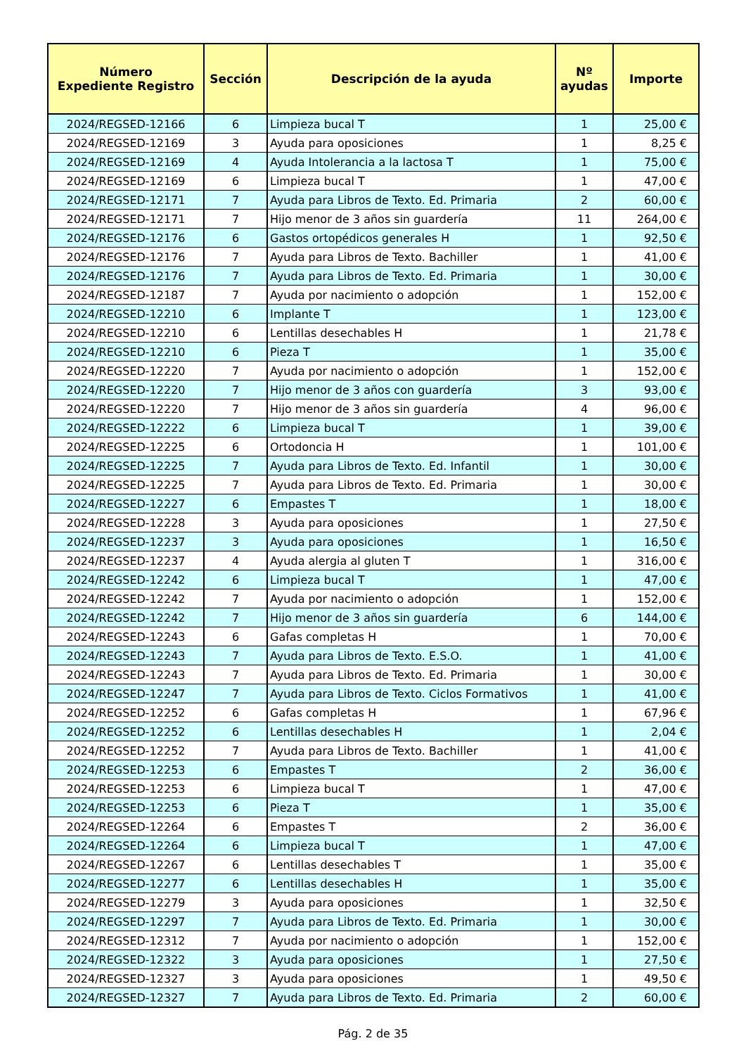| Número Expediente Registro | Sección | Descripción de la ayuda | Nº ayudas | Importe |
| --- | --- | --- | --- | --- |
| 2024/REGSED-12166 | 6 | Limpieza bucal T | 1 | 25,00 € |
| 2024/REGSED-12169 | 3 | Ayuda para oposiciones | 1 | 8,25 € |
| 2024/REGSED-12169 | 4 | Ayuda Intolerancia a la lactosa T | 1 | 75,00 € |
| 2024/REGSED-12169 | 6 | Limpieza bucal T | 1 | 47,00 € |
| 2024/REGSED-12171 | 7 | Ayuda para Libros de Texto. Ed. Primaria | 2 | 60,00 € |
| 2024/REGSED-12171 | 7 | Hijo menor de 3 años sin guardería | 11 | 264,00 € |
| 2024/REGSED-12176 | 6 | Gastos ortopédicos generales H | 1 | 92,50 € |
| 2024/REGSED-12176 | 7 | Ayuda para Libros de Texto. Bachiller | 1 | 41,00 € |
| 2024/REGSED-12176 | 7 | Ayuda para Libros de Texto. Ed. Primaria | 1 | 30,00 € |
| 2024/REGSED-12187 | 7 | Ayuda por nacimiento o adopción | 1 | 152,00 € |
| 2024/REGSED-12210 | 6 | Implante T | 1 | 123,00 € |
| 2024/REGSED-12210 | 6 | Lentillas desechables H | 1 | 21,78 € |
| 2024/REGSED-12210 | 6 | Pieza T | 1 | 35,00 € |
| 2024/REGSED-12220 | 7 | Ayuda por nacimiento o adopción | 1 | 152,00 € |
| 2024/REGSED-12220 | 7 | Hijo menor de 3 años con guardería | 3 | 93,00 € |
| 2024/REGSED-12220 | 7 | Hijo menor de 3 años sin guardería | 4 | 96,00 € |
| 2024/REGSED-12222 | 6 | Limpieza bucal T | 1 | 39,00 € |
| 2024/REGSED-12225 | 6 | Ortodoncia H | 1 | 101,00 € |
| 2024/REGSED-12225 | 7 | Ayuda para Libros de Texto. Ed. Infantil | 1 | 30,00 € |
| 2024/REGSED-12225 | 7 | Ayuda para Libros de Texto. Ed. Primaria | 1 | 30,00 € |
| 2024/REGSED-12227 | 6 | Empastes T | 1 | 18,00 € |
| 2024/REGSED-12228 | 3 | Ayuda para oposiciones | 1 | 27,50 € |
| 2024/REGSED-12237 | 3 | Ayuda para oposiciones | 1 | 16,50 € |
| 2024/REGSED-12237 | 4 | Ayuda alergia al gluten T | 1 | 316,00 € |
| 2024/REGSED-12242 | 6 | Limpieza bucal T | 1 | 47,00 € |
| 2024/REGSED-12242 | 7 | Ayuda por nacimiento o adopción | 1 | 152,00 € |
| 2024/REGSED-12242 | 7 | Hijo menor de 3 años sin guardería | 6 | 144,00 € |
| 2024/REGSED-12243 | 6 | Gafas completas H | 1 | 70,00 € |
| 2024/REGSED-12243 | 7 | Ayuda para Libros de Texto. E.S.O. | 1 | 41,00 € |
| 2024/REGSED-12243 | 7 | Ayuda para Libros de Texto. Ed. Primaria | 1 | 30,00 € |
| 2024/REGSED-12247 | 7 | Ayuda para Libros de Texto. Ciclos Formativos | 1 | 41,00 € |
| 2024/REGSED-12252 | 6 | Gafas completas H | 1 | 67,96 € |
| 2024/REGSED-12252 | 6 | Lentillas desechables H | 1 | 2,04 € |
| 2024/REGSED-12252 | 7 | Ayuda para Libros de Texto. Bachiller | 1 | 41,00 € |
| 2024/REGSED-12253 | 6 | Empastes T | 2 | 36,00 € |
| 2024/REGSED-12253 | 6 | Limpieza bucal T | 1 | 47,00 € |
| 2024/REGSED-12253 | 6 | Pieza T | 1 | 35,00 € |
| 2024/REGSED-12264 | 6 | Empastes T | 2 | 36,00 € |
| 2024/REGSED-12264 | 6 | Limpieza bucal T | 1 | 47,00 € |
| 2024/REGSED-12267 | 6 | Lentillas desechables T | 1 | 35,00 € |
| 2024/REGSED-12277 | 6 | Lentillas desechables H | 1 | 35,00 € |
| 2024/REGSED-12279 | 3 | Ayuda para oposiciones | 1 | 32,50 € |
| 2024/REGSED-12297 | 7 | Ayuda para Libros de Texto. Ed. Primaria | 1 | 30,00 € |
| 2024/REGSED-12312 | 7 | Ayuda por nacimiento o adopción | 1 | 152,00 € |
| 2024/REGSED-12322 | 3 | Ayuda para oposiciones | 1 | 27,50 € |
| 2024/REGSED-12327 | 3 | Ayuda para oposiciones | 1 | 49,50 € |
| 2024/REGSED-12327 | 7 | Ayuda para Libros de Texto. Ed. Primaria | 2 | 60,00 € |
Pág. 2 de 35